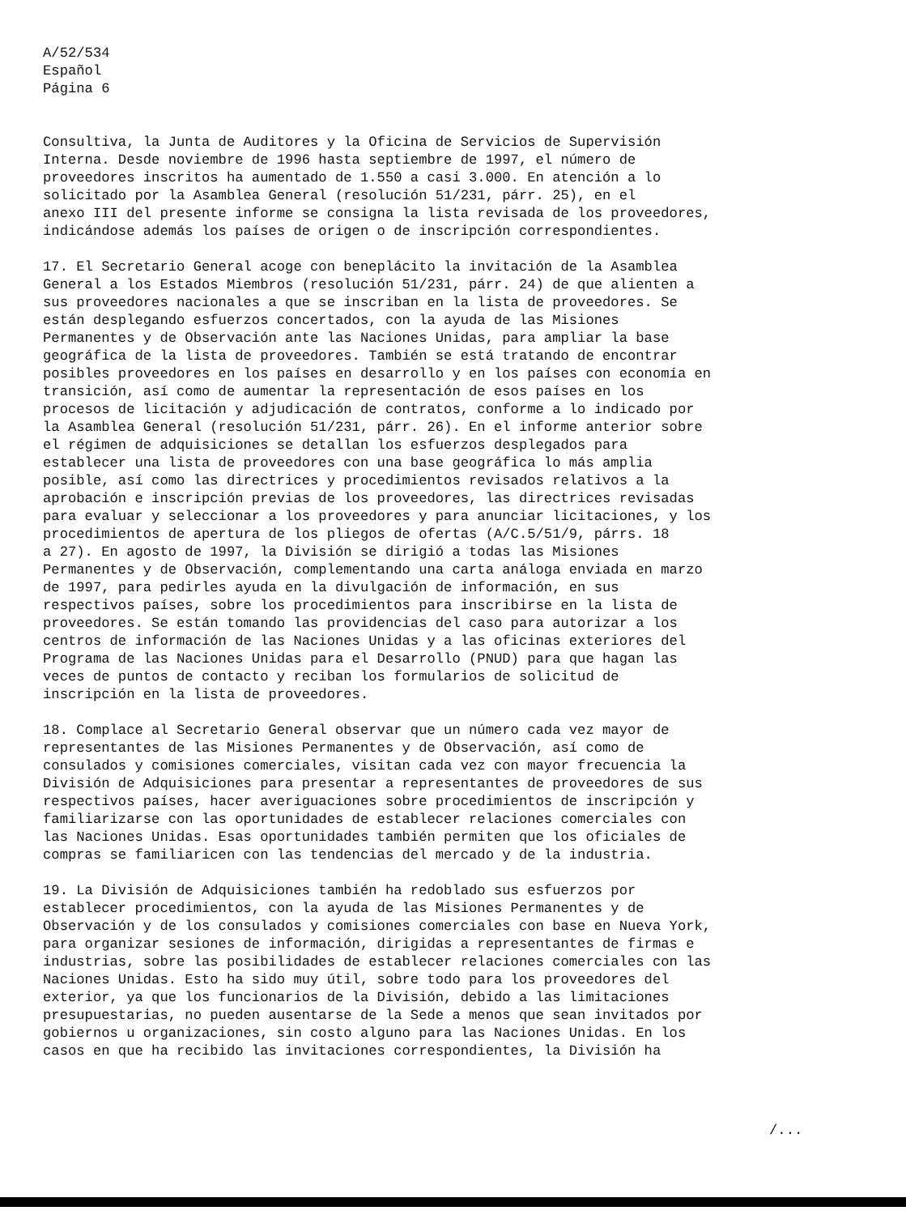A/52/534
Español
Página 6
Consultiva, la Junta de Auditores y la Oficina de Servicios de Supervisión Interna. Desde noviembre de 1996 hasta septiembre de 1997, el número de proveedores inscritos ha aumentado de 1.550 a casi 3.000. En atención a lo solicitado por la Asamblea General (resolución 51/231, párr. 25), en el anexo III del presente informe se consigna la lista revisada de los proveedores, indicándose además los países de origen o de inscripción correspondientes.
17. El Secretario General acoge con beneplácito la invitación de la Asamblea General a los Estados Miembros (resolución 51/231, párr. 24) de que alienten a sus proveedores nacionales a que se inscriban en la lista de proveedores. Se están desplegando esfuerzos concertados, con la ayuda de las Misiones Permanentes y de Observación ante las Naciones Unidas, para ampliar la base geográfica de la lista de proveedores. También se está tratando de encontrar posibles proveedores en los países en desarrollo y en los países con economía en transición, así como de aumentar la representación de esos países en los procesos de licitación y adjudicación de contratos, conforme a lo indicado por la Asamblea General (resolución 51/231, párr. 26). En el informe anterior sobre el régimen de adquisiciones se detallan los esfuerzos desplegados para establecer una lista de proveedores con una base geográfica lo más amplia posible, así como las directrices y procedimientos revisados relativos a la aprobación e inscripción previas de los proveedores, las directrices revisadas para evaluar y seleccionar a los proveedores y para anunciar licitaciones, y los procedimientos de apertura de los pliegos de ofertas (A/C.5/51/9, párrs. 18 a 27). En agosto de 1997, la División se dirigió a todas las Misiones Permanentes y de Observación, complementando una carta análoga enviada en marzo de 1997, para pedirles ayuda en la divulgación de información, en sus respectivos países, sobre los procedimientos para inscribirse en la lista de proveedores. Se están tomando las providencias del caso para autorizar a los centros de información de las Naciones Unidas y a las oficinas exteriores del Programa de las Naciones Unidas para el Desarrollo (PNUD) para que hagan las veces de puntos de contacto y reciban los formularios de solicitud de inscripción en la lista de proveedores.
18. Complace al Secretario General observar que un número cada vez mayor de representantes de las Misiones Permanentes y de Observación, así como de consulados y comisiones comerciales, visitan cada vez con mayor frecuencia la División de Adquisiciones para presentar a representantes de proveedores de sus respectivos países, hacer averiguaciones sobre procedimientos de inscripción y familiarizarse con las oportunidades de establecer relaciones comerciales con las Naciones Unidas. Esas oportunidades también permiten que los oficiales de compras se familiaricen con las tendencias del mercado y de la industria.
19. La División de Adquisiciones también ha redoblado sus esfuerzos por establecer procedimientos, con la ayuda de las Misiones Permanentes y de Observación y de los consulados y comisiones comerciales con base en Nueva York, para organizar sesiones de información, dirigidas a representantes de firmas e industrias, sobre las posibilidades de establecer relaciones comerciales con las Naciones Unidas. Esto ha sido muy útil, sobre todo para los proveedores del exterior, ya que los funcionarios de la División, debido a las limitaciones presupuestarias, no pueden ausentarse de la Sede a menos que sean invitados por gobiernos u organizaciones, sin costo alguno para las Naciones Unidas. En los casos en que ha recibido las invitaciones correspondientes, la División ha
/...